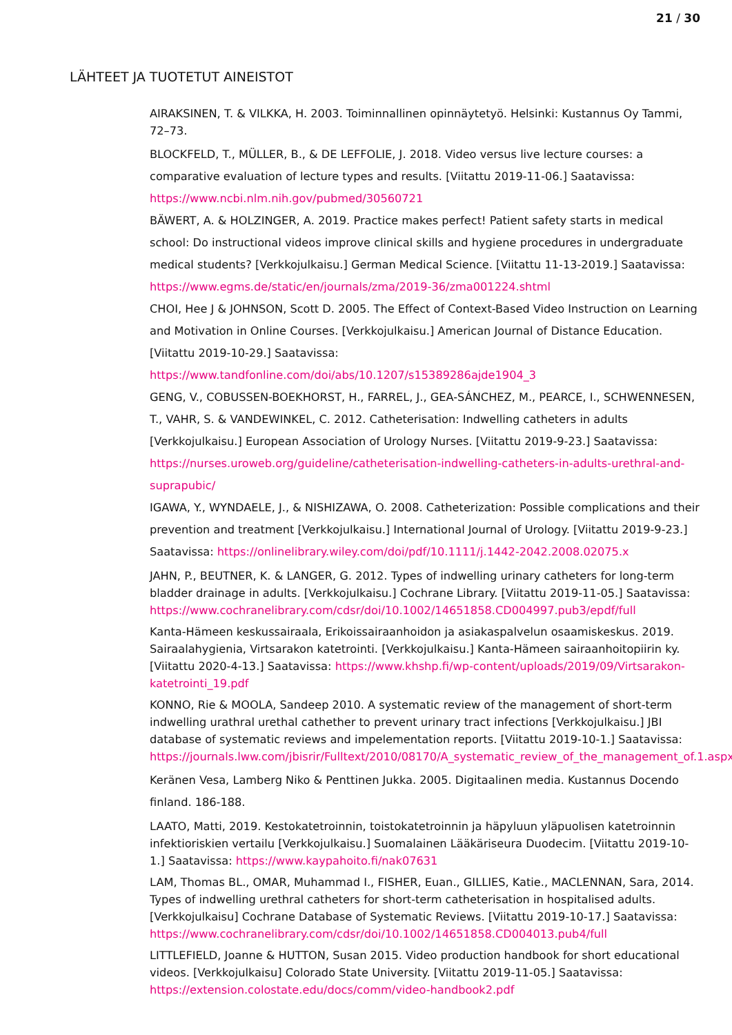21 / 30
LÄHTEET JA TUOTETUT AINEISTOT
AIRAKSINEN, T. & VILKKA, H. 2003. Toiminnallinen opinnäytetyö. Helsinki: Kustannus Oy Tammi, 72–73.
BLOCKFELD, T., MÜLLER, B., & DE LEFFOLIE, J. 2018. Video versus live lecture courses: a comparative evaluation of lecture types and results. [Viitattu 2019-11-06.] Saatavissa: https://www.ncbi.nlm.nih.gov/pubmed/30560721
BÄWERT, A. & HOLZINGER, A. 2019. Practice makes perfect! Patient safety starts in medical school: Do instructional videos improve clinical skills and hygiene procedures in undergraduate medical students? [Verkkojulkaisu.] German Medical Science. [Viitattu 11-13-2019.] Saatavissa: https://www.egms.de/static/en/journals/zma/2019-36/zma001224.shtml
CHOI, Hee J & JOHNSON, Scott D. 2005. The Effect of Context-Based Video Instruction on Learning and Motivation in Online Courses. [Verkkojulkaisu.] American Journal of Distance Education. [Viitattu 2019-10-29.] Saatavissa: https://www.tandfonline.com/doi/abs/10.1207/s15389286ajde1904_3
GENG, V., COBUSSEN-BOEKHORST, H., FARREL, J., GEA-SÁNCHEZ, M., PEARCE, I., SCHWENNESEN, T., VAHR, S. & VANDEWINKEL, C. 2012. Catheterisation: Indwelling catheters in adults [Verkkojulkaisu.] European Association of Urology Nurses. [Viitattu 2019-9-23.] Saatavissa: https://nurses.uroweb.org/guideline/catheterisation-indwelling-catheters-in-adults-urethral-and-suprapubic/
IGAWA, Y., WYNDAELE, J., & NISHIZAWA, O. 2008. Catheterization: Possible complications and their prevention and treatment [Verkkojulkaisu.] International Journal of Urology. [Viitattu 2019-9-23.] Saatavissa: https://onlinelibrary.wiley.com/doi/pdf/10.1111/j.1442-2042.2008.02075.x
JAHN, P., BEUTNER, K. & LANGER, G. 2012. Types of indwelling urinary catheters for long-term bladder drainage in adults. [Verkkojulkaisu.] Cochrane Library. [Viitattu 2019-11-05.] Saatavissa: https://www.cochranelibrary.com/cdsr/doi/10.1002/14651858.CD004997.pub3/epdf/full
Kanta-Hämeen keskussairaala, Erikoissairaanhoidon ja asiakaspalvelun osaamiskeskus. 2019. Sairaalahygienia, Virtsarakon katetrointi. [Verkkojulkaisu.] Kanta-Hämeen sairaanhoitopiirin ky. [Viitattu 2020-4-13.] Saatavissa: https://www.khshp.fi/wp-content/uploads/2019/09/Virtsarakon-katetrointi_19.pdf
KONNO, Rie & MOOLA, Sandeep 2010. A systematic review of the management of short-term indwelling urathral urethal cathether to prevent urinary tract infections [Verkkojulkaisu.] JBI database of systematic reviews and impelementation reports. [Viitattu 2019-10-1.] Saatavissa: https://journals.lww.com/jbisrir/Fulltext/2010/08170/A_systematic_review_of_the_management_of.1.aspx
Keränen Vesa, Lamberg Niko & Penttinen Jukka. 2005. Digitaalinen media. Kustannus Docendo finland. 186-188.
LAATO, Matti, 2019. Kestokatetroinnin, toistokatetroinnin ja häpyluun yläpuolisen katetroinnin infektioriskien vertailu [Verkkojulkaisu.] Suomalainen Lääkäriseura Duodecim. [Viitattu 2019-10-1.] Saatavissa: https://www.kaypahoito.fi/nak07631
LAM, Thomas BL., OMAR, Muhammad I., FISHER, Euan., GILLIES, Katie., MACLENNAN, Sara, 2014. Types of indwelling urethral catheters for short-term catheterisation in hospitalised adults. [Verkkojulkaisu] Cochrane Database of Systematic Reviews. [Viitattu 2019-10-17.] Saatavissa: https://www.cochranelibrary.com/cdsr/doi/10.1002/14651858.CD004013.pub4/full
LITTLEFIELD, Joanne & HUTTON, Susan 2015. Video production handbook for short educational videos. [Verkkojulkaisu] Colorado State University. [Viitattu 2019-11-05.] Saatavissa: https://extension.colostate.edu/docs/comm/video-handbook2.pdf